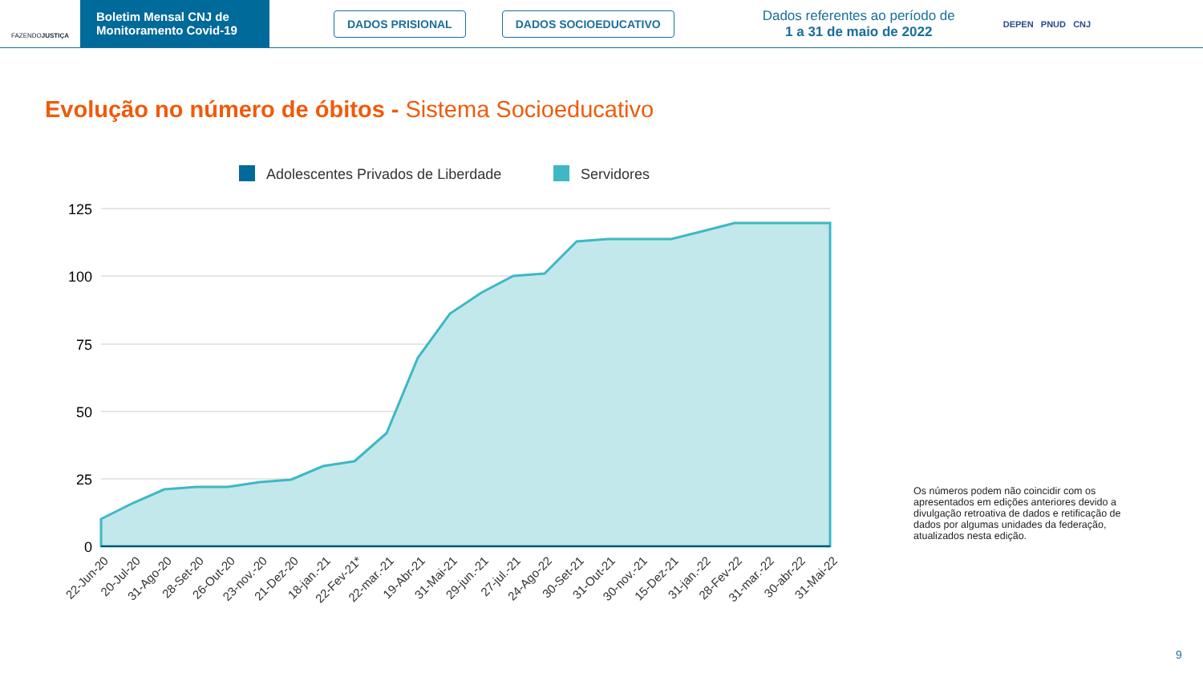FAZENDOJUSTIÇA
Boletim Mensal CNJ de Monitoramento Covid-19
DADOS PRISIONAL DADOS SOCIOEDUCATIVO
Dados referentes ao período de
1 a 31 de maio de 2022
DEPEN PNUD CNJ
Evolução no número de óbitos - Sistema Socioeducativo
Adolescentes Privados de Liberdade
Servidores
125
100
75
50
25
0
22-Jun-20
20-Jul-20
31-Ago-20
28-Set-20
26-Out-20
23-nov.-20
21-Dez-20
18-jan.-21
22-Fev-21*
22-mar.-21
19-Abr-21
31-Mai-21
29-jun.-21
27-jul.-21
24-Ago-22
30-Set-21
31-Out-21
30-nov.-21
15-Dez-21
31-jan.-22
28-Fev-22
31-mar.-22
30-abr-22
31-Mai-22
Os números podem não coincidir com os apresentados em edições anteriores devido a divulgação retroativa de dados e retificação de dados por algumas unidades da federação, atualizados nesta edição.
9